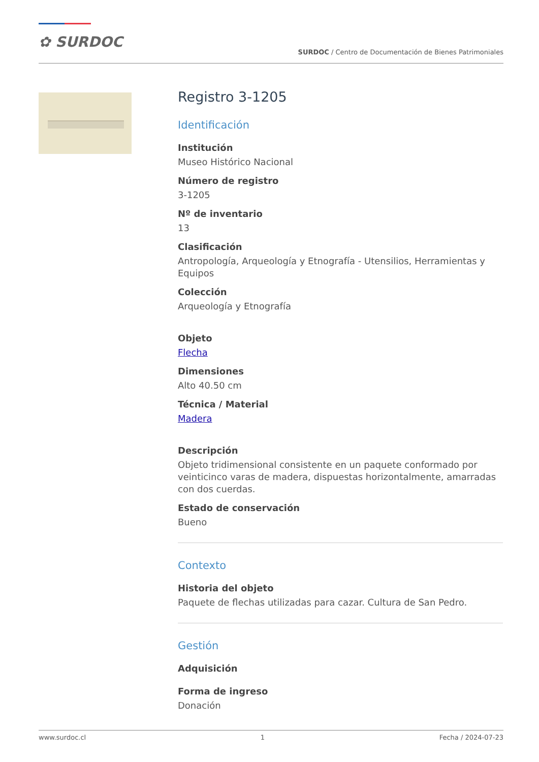✿ SURDOC
SURDOC / Centro de Documentación de Bienes Patrimoniales
Registro 3-1205
Identificación
Institución
Museo Histórico Nacional
Número de registro
3-1205
Nº de inventario
13
Clasificación
Antropología, Arqueología y Etnografía - Utensilios, Herramientas y Equipos
Colección
Arqueología y Etnografía
Objeto
Flecha
Dimensiones
Alto 40.50 cm
Técnica / Material
Madera
Descripción
Objeto tridimensional consistente en un paquete conformado por veinticinco varas de madera, dispuestas horizontalmente, amarradas con dos cuerdas.
Estado de conservación
Bueno
Contexto
Historia del objeto
Paquete de flechas utilizadas para cazar. Cultura de San Pedro.
Gestión
Adquisición
Forma de ingreso
Donación
www.surdoc.cl 1 Fecha / 2024-07-23